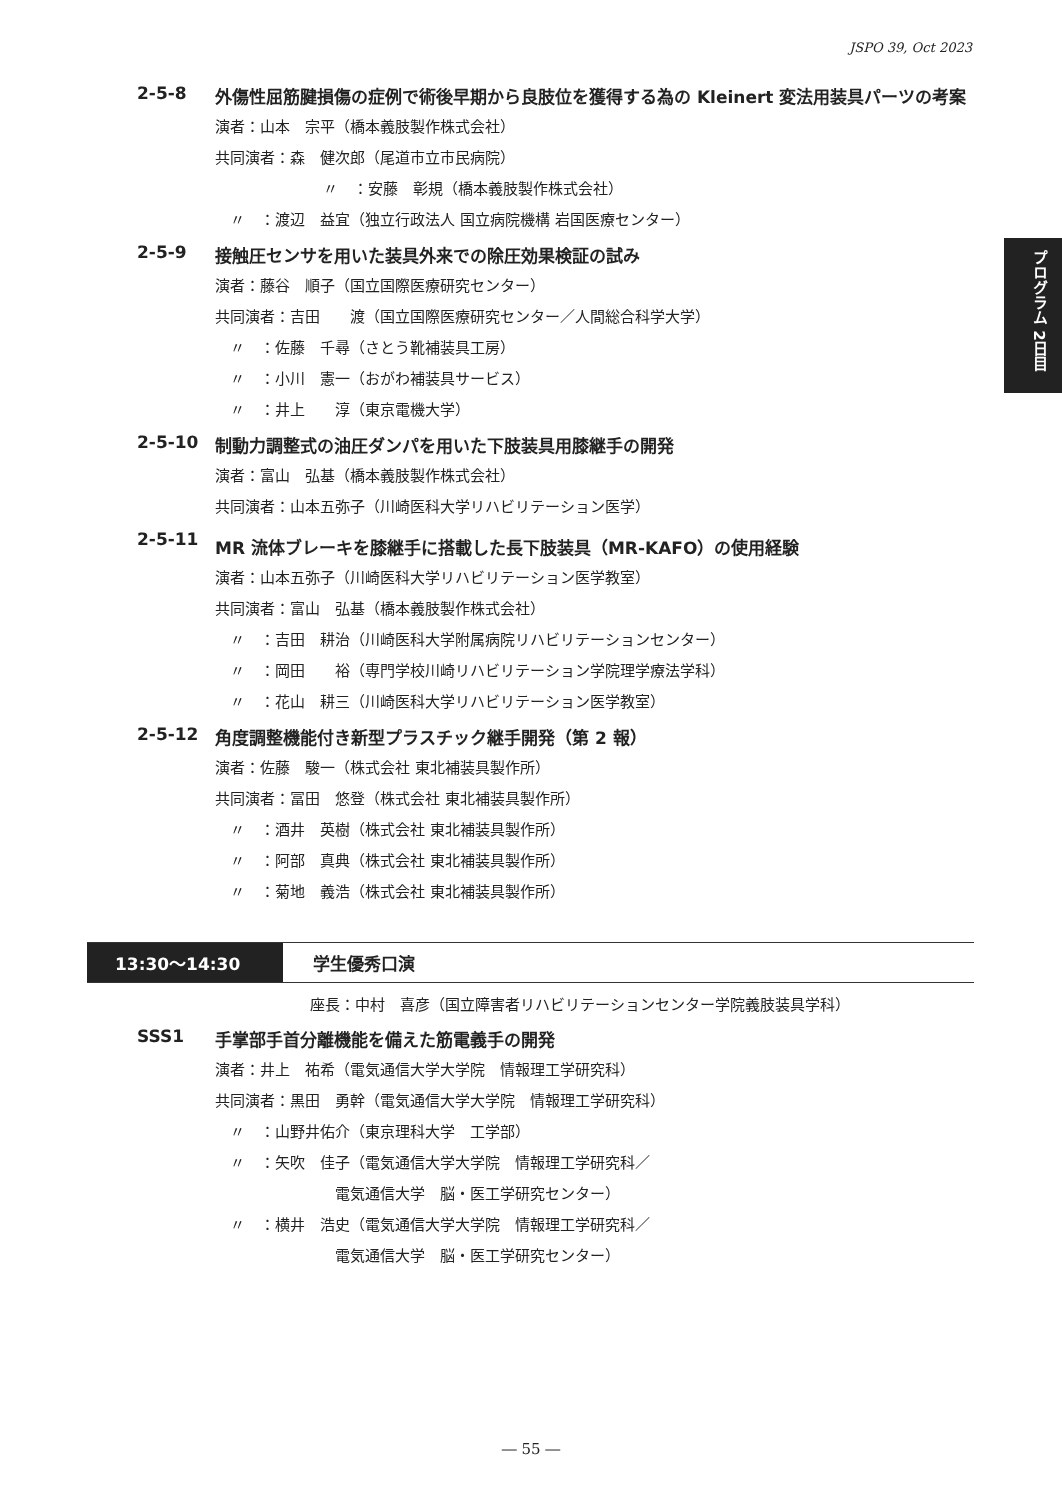JSPO 39, Oct 2023
プログラム 2日目
2-5-8 外傷性屈筋腱損傷の症例で術後早期から良肢位を獲得する為の Kleinert 変法用装具パーツの考案
演者：山本　宗平（橋本義肢製作株式会社）
共同演者：森　健次郎（尾道市立市民病院）
〃　：安藤　彰規（橋本義肢製作株式会社）
　〃　：渡辺　益宜（独立行政法人 国立病院機構 岩国医療センター）
2-5-9 接触圧センサを用いた装具外来での除圧効果検証の試み
演者：藤谷　順子（国立国際医療研究センター）
共同演者：吉田　　渡（国立国際医療研究センター／人間総合科学大学）
　〃　：佐藤　千尋（さとう靴補装具工房）
　〃　：小川　憲一（おがわ補装具サービス）
　〃　：井上　　淳（東京電機大学）
2-5-10 制動力調整式の油圧ダンパを用いた下肢装具用膝継手の開発
演者：富山　弘基（橋本義肢製作株式会社）
共同演者：山本五弥子（川崎医科大学リハビリテーション医学）
2-5-11 MR 流体ブレーキを膝継手に搭載した長下肢装具（MR-KAFO）の使用経験
演者：山本五弥子（川崎医科大学リハビリテーション医学教室）
共同演者：富山　弘基（橋本義肢製作株式会社）
　〃　：吉田　耕治（川崎医科大学附属病院リハビリテーションセンター）
　〃　：岡田　　裕（専門学校川崎リハビリテーション学院理学療法学科）
　〃　：花山　耕三（川崎医科大学リハビリテーション医学教室）
2-5-12 角度調整機能付き新型プラスチック継手開発（第 2 報）
演者：佐藤　駿一（株式会社 東北補装具製作所）
共同演者：冨田　悠登（株式会社 東北補装具製作所）
　〃　：酒井　英樹（株式会社 東北補装具製作所）
　〃　：阿部　真典（株式会社 東北補装具製作所）
　〃　：菊地　義浩（株式会社 東北補装具製作所）
13:30〜14:30 学生優秀口演
座長：中村　喜彦（国立障害者リハビリテーションセンター学院義肢装具学科）
SSS1 手掌部手首分離機能を備えた筋電義手の開発
演者：井上　祐希（電気通信大学大学院　情報理工学研究科）
共同演者：黒田　勇幹（電気通信大学大学院　情報理工学研究科）
　〃　：山野井佑介（東京理科大学　工学部）
　〃　：矢吹　佳子（電気通信大学大学院　情報理工学研究科／
　　　　　　　　電気通信大学　脳・医工学研究センター）
　〃　：横井　浩史（電気通信大学大学院　情報理工学研究科／
　　　　　　　　電気通信大学　脳・医工学研究センター）
― 55 ―